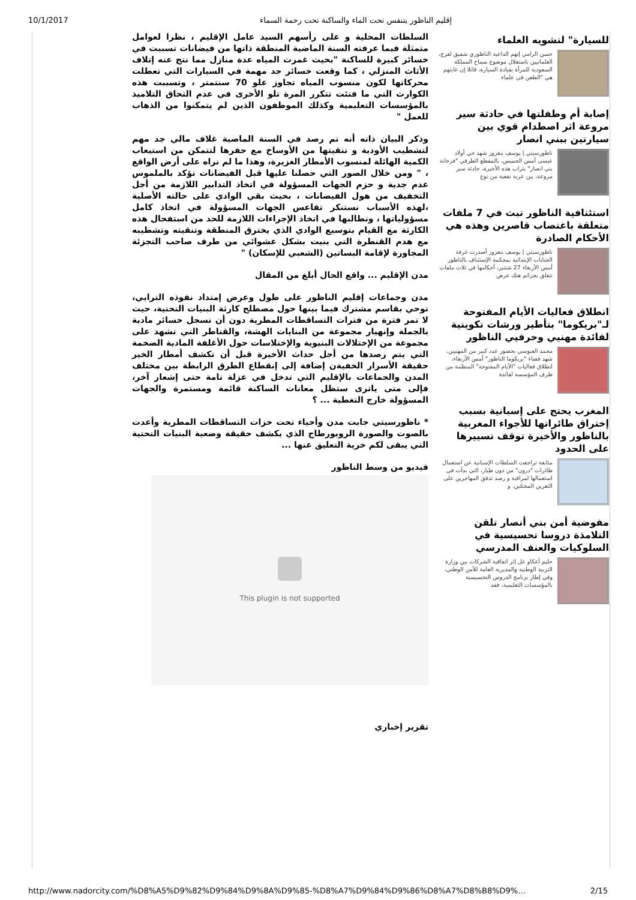10/1/2017 إقليم الناظور يتنفس تحت الماء والساكنة تحت رحمة السماء
للسيارة" لتشويه العلماء
حسن الرامي إتهم الداعية الناظوري شفيق لعرج، العلمانيين باستغلال موضوع سماح المملكة السعودية للمرأة بقيادة السيارة، قائلا إن غايتهم هي "الطعن في علماء
إصابة أم وطفلتها في حادثة سير مروعة اثر اصطدام قوي بين سيارتين ببني انصار
ناظورسيتي | يوسف بنعزوز شهد حي أولاد عيسى أمس الخميس، بالمقطع الطرقي "فرخانة بني انصار" بتراب هذه الأخيرة، حادثة سير مروعة، بين عربة نفعية من نوع
استئنافية الناظور تبث في 7 ملفات متعلقة باغتصاب قاصرين وهذه هي الأحكام الصادرة
ناظورسيتي | يوسف بنعزوز أصدرت غرفة الجنايات الإبتدائية بمحكمة الإستئناف بالناظور أمس الأربعاء 27 شتنبر، أحكامها في ثلاث ملفات تتعلق بجرائم هتك عرض
انطلاق فعاليات الأيام المفتوحة لـ"بريكوما" بتأطير ورشات تكوينية لفائدة مهنيي وحرفيي الناظور
محمد العبوسي بحضور عدد كبير من المهنيين، شهد فضاء "بريكوما الناظور" أمس الأربعاء، انطلاق فعاليات "الأيام المفتوحة" المنظمة من طرف المؤسسة لفائدة
المغرب يحتج على إسبانية بسبب إختراق طائراتها للأجواء المغربية بالناظور والأخيرة توقف تسييرها على الحدود
متابعة تراجعت السلطات الإسبانية عن استعمال طائرات "درون" من دون طيار، التي بدأت في استعمالها لمراقبة و رصد تدفق المهاجرين على الثغرين المحتلين. و
مفوضية أمن بني أنصار تلقن التلامذة دروسا تحسيسية في السلوكيات والعنف المدرسي
حليم أعكاو عل إثر اتفاقية الشركات بين وزارة التربية الوطنية والمديرية العامة للأمن الوطني، وفي إطار برنامج الدروس التحسيسية بالمؤسسات التعليمية، فقد
السلطات المحلية و على رأسهم السيد عامل الإقليم ، نظرا لعوامل متمثلة فيما عرفته السنة الماضية المنطقة ذاتها من فيضانات تسببت في خسائر كبيرة للساكنة "بحيث غمرت المياه عدة منازل مما نتج عنه إتلاف الأثاث المنزلي ، كما وقعت خسائر جد مهمة في السيارات التي تعطلت محركاتها لكون منسوب المياه تجاوز علو 70 سنتمتر ، وتسببت هذه الكوارث التي ما فتئت تتكرر المرة تلو الأخرى في عدم التحاق التلاميذ بالمؤسسات التعليمية وكذلك الموظفون الذين لم يتمكنوا من الذهاب للعمل "
وذكر البيان ذاته أنه تم رصد في السنة الماضية غلاف مالي جد مهم لتشطيب الأودية و تنقيتها من الأوساخ مع حفرها لتتمكن من استيعاب الكمية الهائلة لمنسوب الأمطار الغزيرة، وهذا ما لم نراه على أرض الواقع ، " ومن خلال الصور التي حصلنا عليها قبل الفيضانات تؤكد بالملموس عدم جدية و حزم الجهات المسؤولة في اتخاذ التدابير اللازمة من أجل التخفيف من هول الفيضانات ، بحيث بقي الوادي على حالته الأصلية ،لهذه الأسباب نستنكر تقاعس الجهات المسؤولة في اتخاذ كامل مسؤولياتها ، ونطالبها في اتخاذ الإجراءات اللازمة للحد من استفحال هذه الكارثة مع القيام بتوسيع الوادي الذي يخترق المنطقة وتنقيته وتشطيبه مع هدم القنطرة التي بنيت بشكل عشوائي من طرف صاحب التجزئة المجاورة لإقامة البساتين (الشعبي للإسكان) "
مدن الإقليم ... واقع الحال أبلغ من المقال
مدن وجماعات إقليم الناظور على طول وعرض إمتداد نفوذه الترابي، توحي بقاسم مشترك فيما بينها حول مصطلح كارثة البنيات التحتية، حيث لا تمر فترة من فترات التساقطات المطرية دون أن تسجل خسائر مادية بالجملة وإنهيار مجموعة من البنايات الهشة، والقناطر التي تشهد على مجموعة من الإختلالات البنيوية والإختلاسات حول الأغلفة المادية الضخمة التي يتم رصدها من أجل حداث الأخيرة قبل أن تكشف أمطار الخير حقيقة الأسرار الخفيةن إضافة إلى إنقطاع الطرق الرابطة بين مختلف المدن والجماعات بالإقليم التي تدخل في عزلة تامة حتى إشعار آخر، فإلى متى ياترى ستظل معانات الساكنة قائمة ومستمرة والجهات المسؤولة خارج التغطية ... ؟
* ناظورسيتي جابت مدن وأحياء تحت خزات التساقطات المطرية وأعدت بالصوت والصورة الروبورطاج الذي يكشف حقيقة وضعية البنيات التحتية التي يبقى لكم حرية التعليق عنها ...
فيديو من وسط الناظور
This plugin is not supported
تقرير إخباري
http://www.nadorcity.com/%D8%A5%D9%82%D9%84%D9%8A%D9%85-%D8%A7%D9%84%D9%86%D8%A7%D8%B8%D9%… 2/15